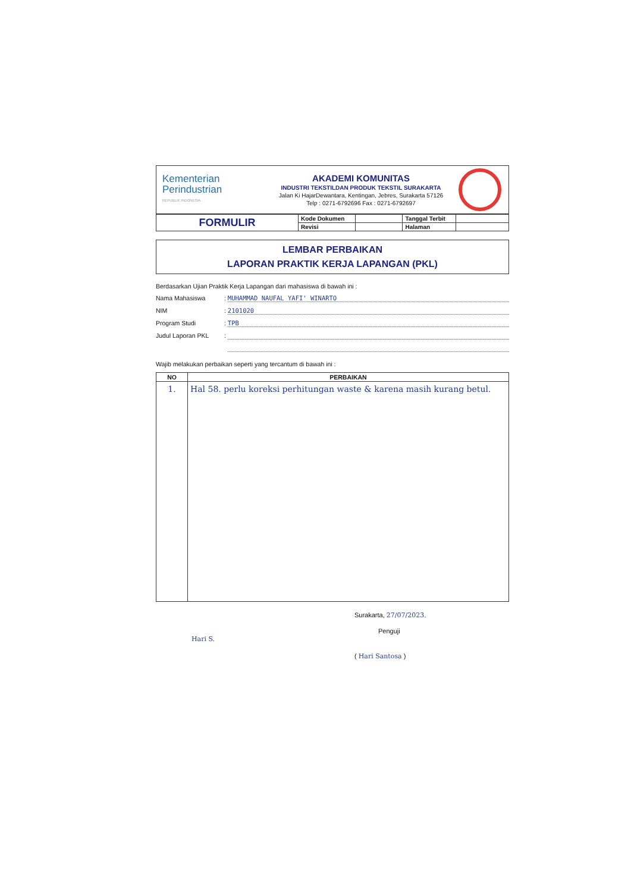Kementerian
Perindustrian
REPUBLIK INDONESIA
AKADEMI KOMUNITAS
INDUSTRI TEKSTILDAN PRODUK TEKSTIL SURAKARTA
Jalan Ki HajarDewantara, Kentingan, Jebres, Surakarta 57126
Telp : 0271-6792696 Fax : 0271-6792697
| FORMULIR | Kode Dokumen | | Tanggal Terbit | |
| | Revisi | | Halaman | |
LEMBAR PERBAIKAN
LAPORAN PRAKTIK KERJA LAPANGAN (PKL)
Berdasarkan Ujian Praktik Kerja Lapangan dari mahasiswa di bawah ini :
Nama Mahasiswa: MUHAMMAD NAUFAL YAFI' WINARTO
NIM: 2101020
Program Studi: TPB
Judul Laporan PKL:
Wajib melakukan perbaikan seperti yang tercantum di bawah ini :
| NO | PERBAIKAN |
| --- | --- |
| 1. | Hal 58. perlu koreksi perhitungan waste & karena masih kurang betul. |
Hari S.
Surakarta, 27/07/2023.
Penguji
( Hari Santosa )